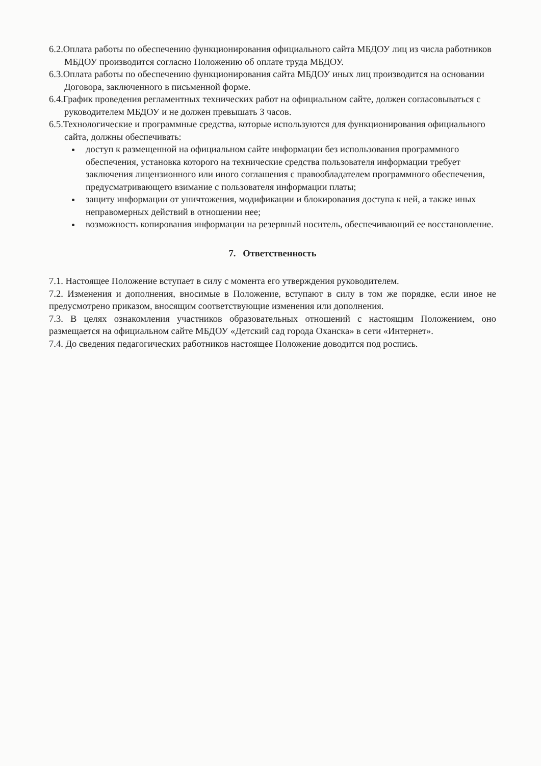6.2.Оплата работы по обеспечению функционирования официального сайта МБДОУ лиц из числа работников МБДОУ производится согласно Положению об оплате труда МБДОУ.
6.3.Оплата работы по обеспечению функционирования сайта МБДОУ иных лиц производится на основании Договора, заключенного в письменной форме.
6.4.График проведения регламентных технических работ на официальном сайте, должен согласовываться с руководителем МБДОУ и не должен превышать 3 часов.
6.5.Технологические и программные средства, которые используются для функционирования официального сайта, должны обеспечивать:
доступ к размещенной на официальном сайте информации без использования программного обеспечения, установка которого на технические средства пользователя информации требует заключения лицензионного или иного соглашения с правообладателем программного обеспечения, предусматривающего взимание с пользователя информации платы;
защиту информации от уничтожения, модификации и блокирования доступа к ней, а также иных неправомерных действий в отношении нее;
возможность копирования информации на резервный носитель, обеспечивающий ее восстановление.
7. Ответственность
7.1. Настоящее Положение вступает в силу с момента его утверждения руководителем.
7.2. Изменения и дополнения, вносимые в Положение, вступают в силу в том же порядке, если иное не предусмотрено приказом, вносящим соответствующие изменения или дополнения.
7.3. В целях ознакомления участников образовательных отношений с настоящим Положением, оно размещается на официальном сайте МБДОУ «Детский сад города Оханска» в сети «Интернет».
7.4. До сведения педагогических работников настоящее Положение доводится под роспись.